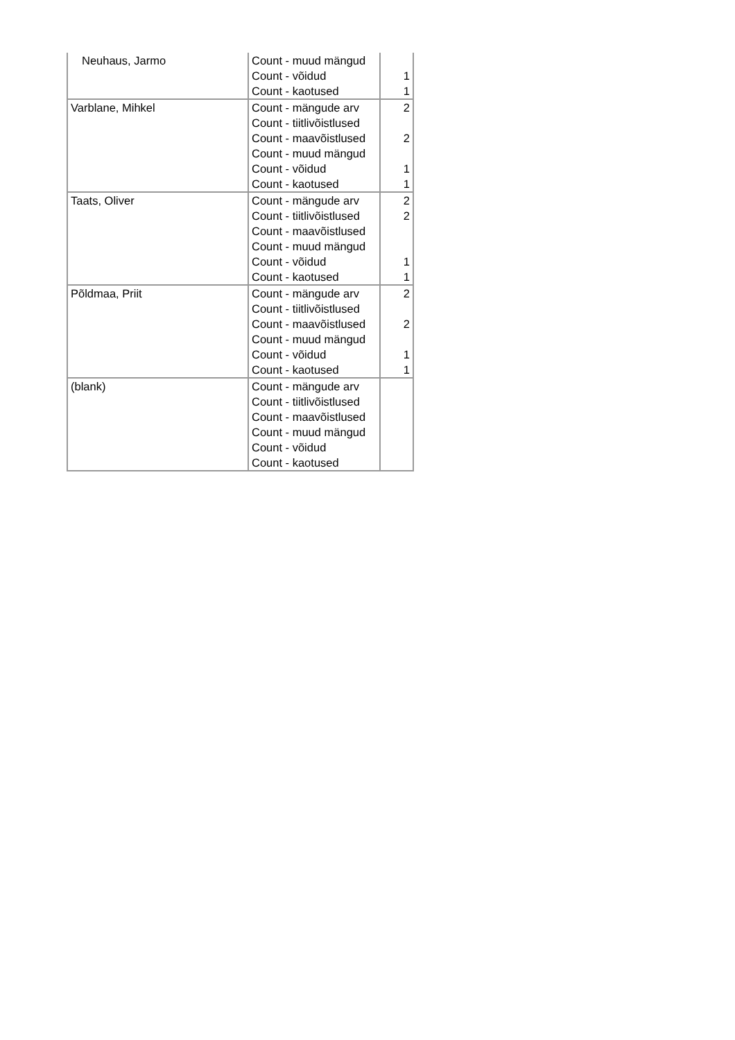| Neuhaus, Jarmo | Count - muud mängud | |
| | Count - võidud | 1 |
| | Count - kaotused | 1 |
| Varblane, Mihkel | Count - mängude arv | 2 |
| | Count - tiitlivõistlused | |
| | Count - maavõistlused | 2 |
| | Count - muud mängud | |
| | Count - võidud | 1 |
| | Count - kaotused | 1 |
| Taats, Oliver | Count - mängude arv | 2 |
| | Count - tiitlivõistlused | 2 |
| | Count - maavõistlused | |
| | Count - muud mängud | |
| | Count - võidud | 1 |
| | Count - kaotused | 1 |
| Põldmaa, Priit | Count - mängude arv | 2 |
| | Count - tiitlivõistlused | |
| | Count - maavõistlused | 2 |
| | Count - muud mängud | |
| | Count - võidud | 1 |
| | Count - kaotused | 1 |
| (blank) | Count - mängude arv | |
| | Count - tiitlivõistlused | |
| | Count - maavõistlused | |
| | Count - muud mängud | |
| | Count - võidud | |
| | Count - kaotused | |